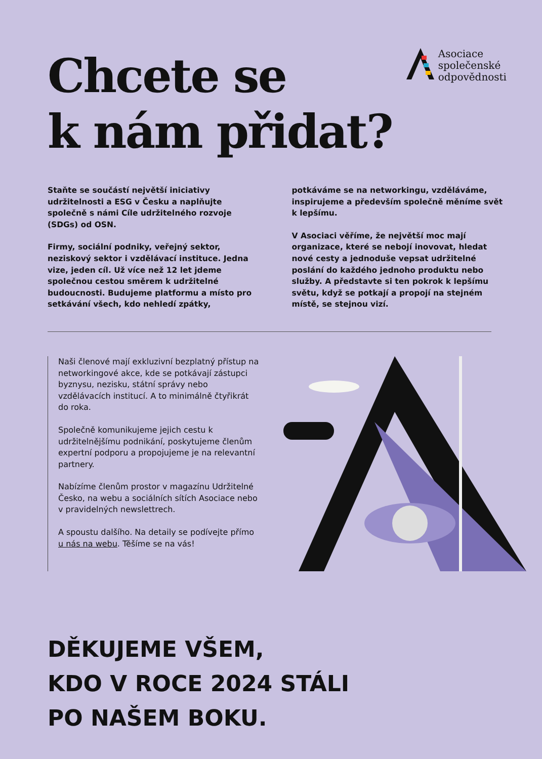Chcete se
k nám přidat?
Asociace
společenské
odpovědnosti
Staňte se součástí největší iniciativy udržitelnosti a ESG v Česku a naplňujte společně s námi Cíle udržitelného rozvoje (SDGs) od OSN.
Firmy, sociální podniky, veřejný sektor, neziskový sektor i vzdělávací instituce. Jedna vize, jeden cíl. Už více než 12 let jdeme společnou cestou směrem k udržitelné budoucnosti. Budujeme platformu a místo pro setkávání všech, kdo nehledí zpátky,
potkáváme se na networkingu, vzděláváme, inspirujeme a především společně měníme svět k lepšímu.
V Asociaci věříme, že největší moc mají organizace, které se nebojí inovovat, hledat nové cesty a jednoduše vepsat udržitelné poslání do každého jednoho produktu nebo služby. A představte si ten pokrok k lepšímu světu, když se potkají a propojí na stejném místě, se stejnou vizí.
Naši členové mají exkluzivní bezplatný přístup na networkingové akce, kde se potkávají zástupci byznysu, nezisku, státní správy nebo vzdělávacích institucí. A to minimálně čtyřikrát do roka.
Společně komunikujeme jejich cestu k udržitelnějšímu podnikání, poskytujeme členům expertní podporu a propojujeme je na relevantní partnery.
Nabízíme členům prostor v magazínu Udržitelné Česko, na webu a sociálních sítích Asociace nebo v pravidelných newslettrech.
A spoustu dalšího. Na detaily se podívejte přímo u nás na webu. Těšíme se na vás!
DĚKUJEME VŠEM,
KDO V ROCE 2024 STÁLI
PO NAŠEM BOKU.